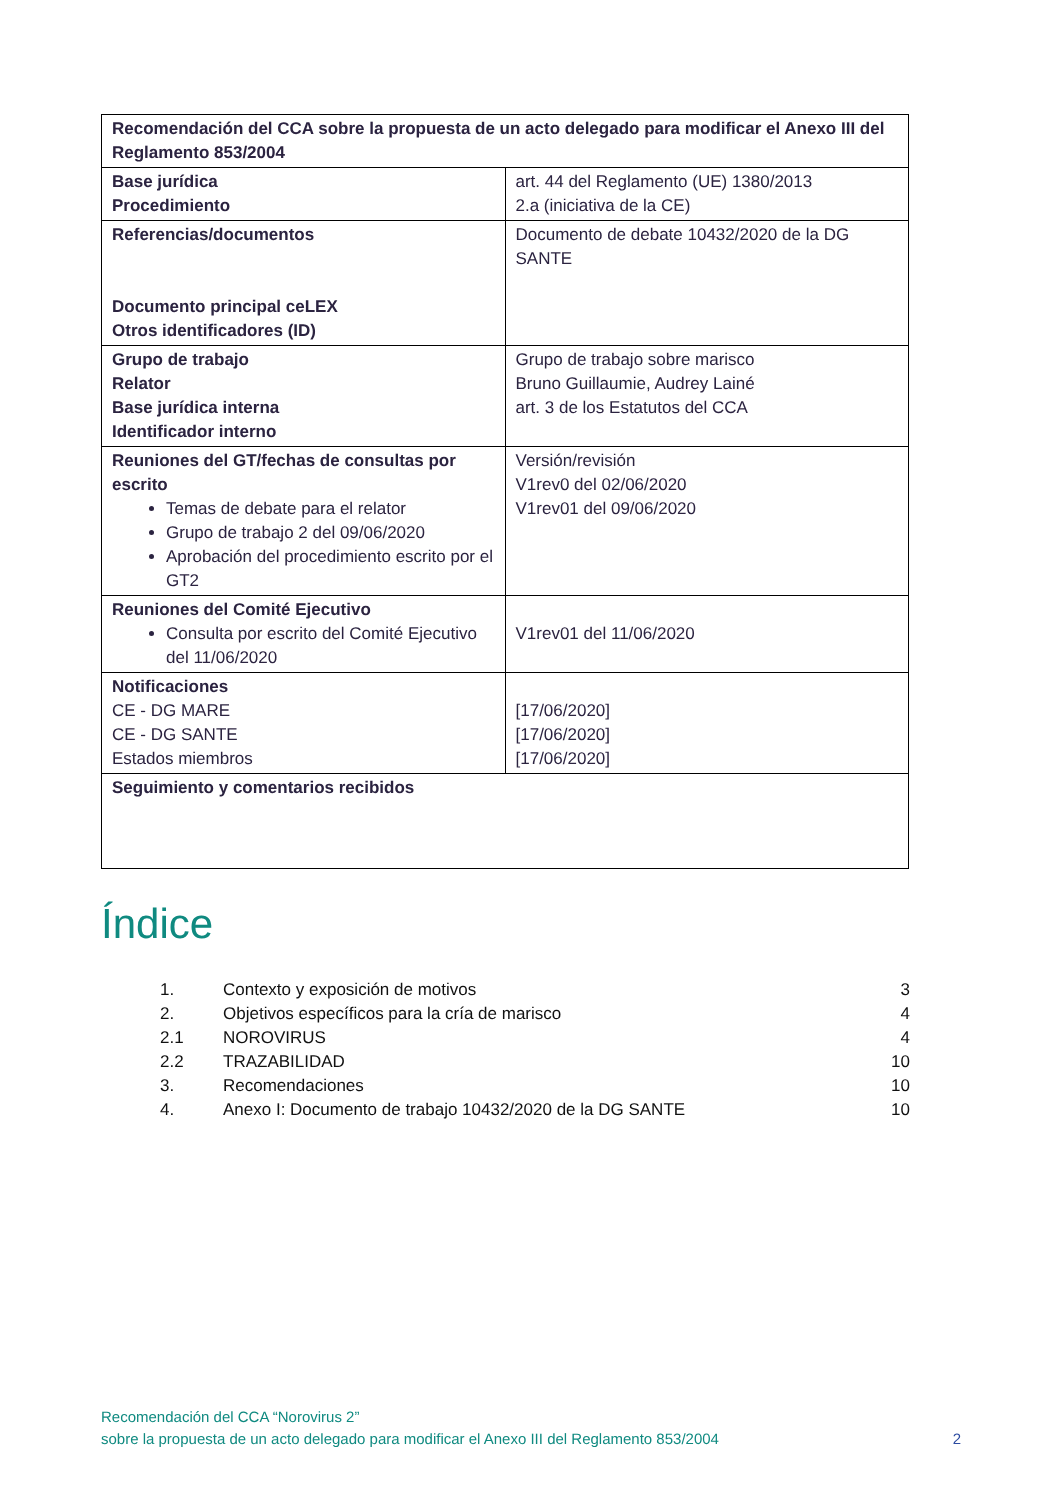| Recomendación del CCA sobre la propuesta de un acto delegado para modificar el Anexo III del Reglamento 853/2004 | |
| Base jurídica Procedimiento | art. 44 del Reglamento (UE) 1380/2013 2.a (iniciativa de la CE) |
| Referencias/documentos Documento principal ceLEX Otros identificadores (ID) | Documento de debate 10432/2020 de la DG SANTE |
| Grupo de trabajo Relator Base jurídica interna Identificador interno | Grupo de trabajo sobre marisco Bruno Guillaumie, Audrey Lainé art. 3 de los Estatutos del CCA |
| Reuniones del GT/fechas de consultas por escrito Temas de debate para el relator Grupo de trabajo 2 del 09/06/2020 Aprobación del procedimiento escrito por el GT2 | Versión/revisión V1rev0 del 02/06/2020 V1rev01 del 09/06/2020 |
| Reuniones del Comité Ejecutivo Consulta por escrito del Comité Ejecutivo del 11/06/2020 | V1rev01 del 11/06/2020 |
| Notificaciones CE - DG MARE CE - DG SANTE Estados miembros | [17/06/2020] [17/06/2020] [17/06/2020] |
| Seguimiento y comentarios recibidos | |
Índice
| 1. | Contexto y exposición de motivos | 3 |
| 2. | Objetivos específicos para la cría de marisco | 4 |
| 2.1 | NOROVIRUS | 4 |
| 2.2 | TRAZABILIDAD | 10 |
| 3. | Recomendaciones | 10 |
| 4. | Anexo I: Documento de trabajo 10432/2020 de la DG SANTE | 10 |
Recomendación del CCA “Norovirus 2”
sobre la propuesta de un acto delegado para modificar el Anexo III del Reglamento 853/2004
2